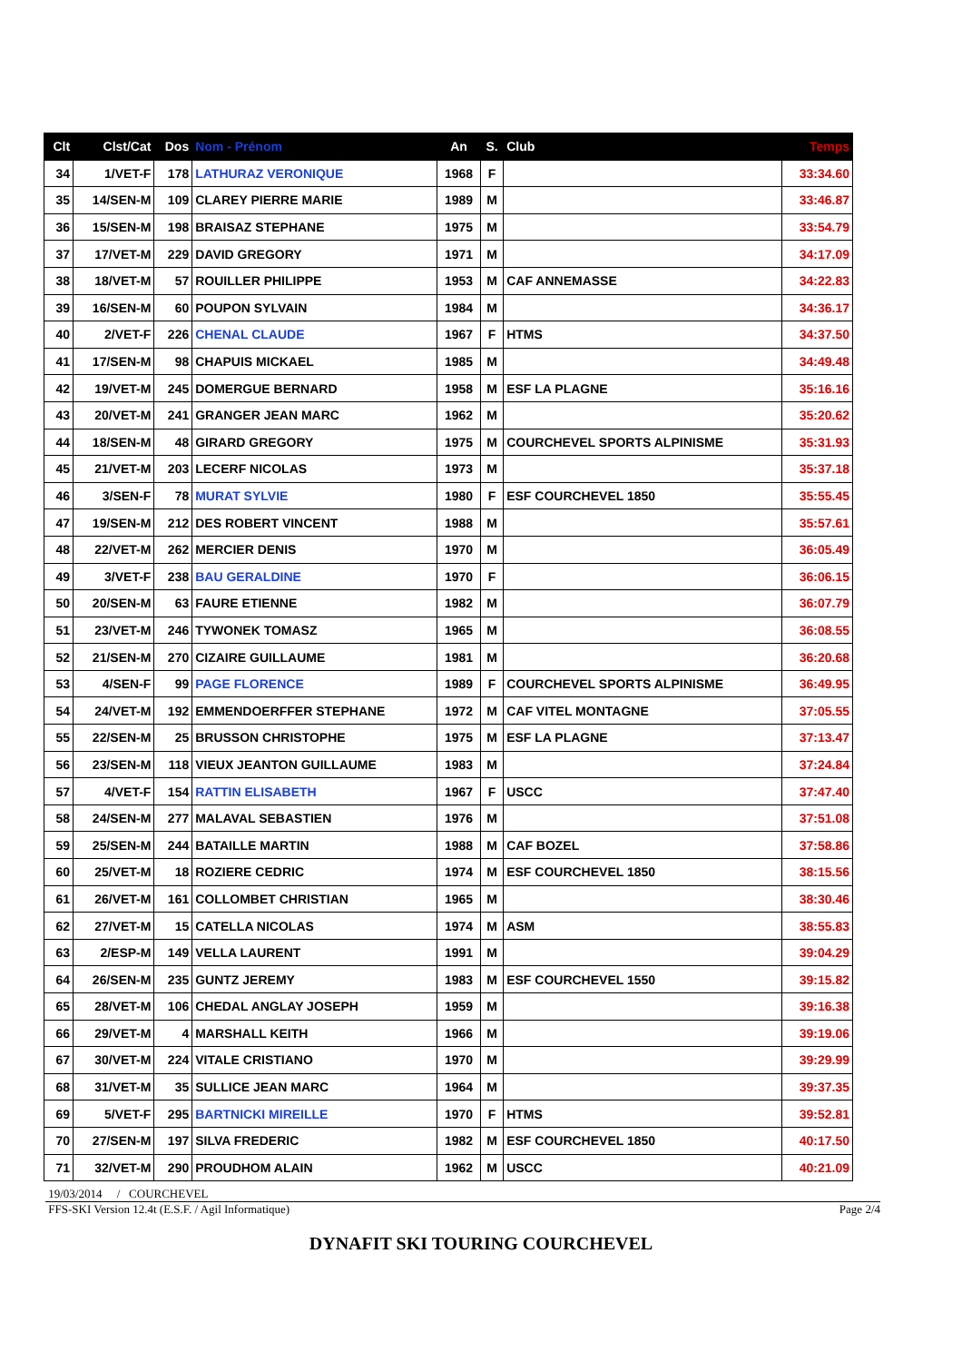| Clt | Clst/Cat | Dos | Nom - Prénom | An | S. | Club | Temps |
| --- | --- | --- | --- | --- | --- | --- | --- |
| 34 | 1/VET-F | 178 | LATHURAZ VERONIQUE | 1968 | F | | 33:34.60 |
| 35 | 14/SEN-M | 109 | CLAREY PIERRE MARIE | 1989 | M | | 33:46.87 |
| 36 | 15/SEN-M | 198 | BRAISAZ STEPHANE | 1975 | M | | 33:54.79 |
| 37 | 17/VET-M | 229 | DAVID GREGORY | 1971 | M | | 34:17.09 |
| 38 | 18/VET-M | 57 | ROUILLER PHILIPPE | 1953 | M | CAF ANNEMASSE | 34:22.83 |
| 39 | 16/SEN-M | 60 | POUPON SYLVAIN | 1984 | M | | 34:36.17 |
| 40 | 2/VET-F | 226 | CHENAL CLAUDE | 1967 | F | HTMS | 34:37.50 |
| 41 | 17/SEN-M | 98 | CHAPUIS MICKAEL | 1985 | M | | 34:49.48 |
| 42 | 19/VET-M | 245 | DOMERGUE BERNARD | 1958 | M | ESF LA PLAGNE | 35:16.16 |
| 43 | 20/VET-M | 241 | GRANGER JEAN MARC | 1962 | M | | 35:20.62 |
| 44 | 18/SEN-M | 48 | GIRARD GREGORY | 1975 | M | COURCHEVEL SPORTS ALPINISME | 35:31.93 |
| 45 | 21/VET-M | 203 | LECERF NICOLAS | 1973 | M | | 35:37.18 |
| 46 | 3/SEN-F | 78 | MURAT SYLVIE | 1980 | F | ESF COURCHEVEL 1850 | 35:55.45 |
| 47 | 19/SEN-M | 212 | DES ROBERT VINCENT | 1988 | M | | 35:57.61 |
| 48 | 22/VET-M | 262 | MERCIER DENIS | 1970 | M | | 36:05.49 |
| 49 | 3/VET-F | 238 | BAU GERALDINE | 1970 | F | | 36:06.15 |
| 50 | 20/SEN-M | 63 | FAURE ETIENNE | 1982 | M | | 36:07.79 |
| 51 | 23/VET-M | 246 | TYWONEK TOMASZ | 1965 | M | | 36:08.55 |
| 52 | 21/SEN-M | 270 | CIZAIRE GUILLAUME | 1981 | M | | 36:20.68 |
| 53 | 4/SEN-F | 99 | PAGE FLORENCE | 1989 | F | COURCHEVEL SPORTS ALPINISME | 36:49.95 |
| 54 | 24/VET-M | 192 | EMMENDOERFFER STEPHANE | 1972 | M | CAF VITEL MONTAGNE | 37:05.55 |
| 55 | 22/SEN-M | 25 | BRUSSON CHRISTOPHE | 1975 | M | ESF LA PLAGNE | 37:13.47 |
| 56 | 23/SEN-M | 118 | VIEUX JEANTON GUILLAUME | 1983 | M | | 37:24.84 |
| 57 | 4/VET-F | 154 | RATTIN ELISABETH | 1967 | F | USCC | 37:47.40 |
| 58 | 24/SEN-M | 277 | MALAVAL SEBASTIEN | 1976 | M | | 37:51.08 |
| 59 | 25/SEN-M | 244 | BATAILLE MARTIN | 1988 | M | CAF BOZEL | 37:58.86 |
| 60 | 25/VET-M | 18 | ROZIERE CEDRIC | 1974 | M | ESF COURCHEVEL 1850 | 38:15.56 |
| 61 | 26/VET-M | 161 | COLLOMBET CHRISTIAN | 1965 | M | | 38:30.46 |
| 62 | 27/VET-M | 15 | CATELLA NICOLAS | 1974 | M | ASM | 38:55.83 |
| 63 | 2/ESP-M | 149 | VELLA LAURENT | 1991 | M | | 39:04.29 |
| 64 | 26/SEN-M | 235 | GUNTZ JEREMY | 1983 | M | ESF COURCHEVEL 1550 | 39:15.82 |
| 65 | 28/VET-M | 106 | CHEDAL ANGLAY JOSEPH | 1959 | M | | 39:16.38 |
| 66 | 29/VET-M | 4 | MARSHALL KEITH | 1966 | M | | 39:19.06 |
| 67 | 30/VET-M | 224 | VITALE CRISTIANO | 1970 | M | | 39:29.99 |
| 68 | 31/VET-M | 35 | SULLICE JEAN MARC | 1964 | M | | 39:37.35 |
| 69 | 5/VET-F | 295 | BARTNICKI MIREILLE | 1970 | F | HTMS | 39:52.81 |
| 70 | 27/SEN-M | 197 | SILVA FREDERIC | 1982 | M | ESF COURCHEVEL 1850 | 40:17.50 |
| 71 | 32/VET-M | 290 | PROUDHOM ALAIN | 1962 | M | USCC | 40:21.09 |
19/03/2014 / COURCHEVEL
FFS-SKI Version 12.4t (E.S.F. / Agil Informatique) Page 2/4
DYNAFIT SKI TOURING COURCHEVEL